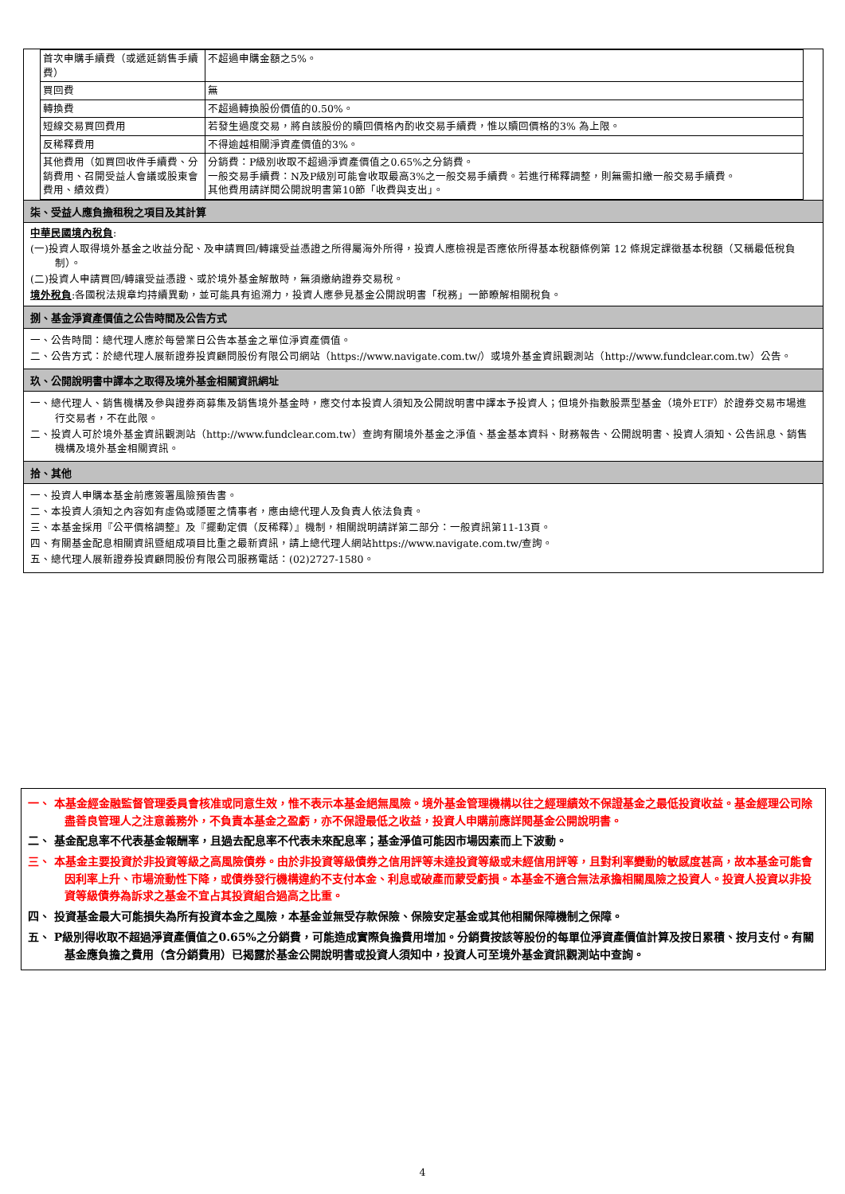| 首次申購手續費（或遞延銷售手續費） | 不超過申購金額之5%。 |
| 買回費 | 無 |
| 轉換費 | 不超過轉換股份價值的0.50%。 |
| 短線交易買回費用 | 若發生過度交易，將自該股份的贖回價格內酌收交易手續費，惟以贖回價格的3% 為上限。 |
| 反稀釋費用 | 不得逾越相關淨資產價值的3%。 |
| 其他費用（如買回收件手續費、分銷費用、召開受益人會議或股東會費用、績效費） | 分銷費：P級別收取不超過淨資產價值之0.65%之分銷費。 一般交易手續費：N及P級別可能會收取最高3%之一般交易手續費。若進行稀釋調整，則無需扣繳一般交易手續費。 其他費用請詳閱公開說明書第10節「收費與支出」。 |
柒、受益人應負擔租稅之項目及其計算
中華民國境內稅負:
(一)投資人取得境外基金之收益分配、及申請買回/轉讓受益憑證之所得屬海外所得，投資人應檢視是否應依所得基本稅額條例第 12 條規定課徵基本稅額（又稱最低稅負制）。
(二)投資人申請買回/轉讓受益憑證、或於境外基金解散時，無須繳納證券交易稅。
境外稅負:各國稅法規章均持續異動，並可能具有追溯力，投資人應參見基金公開說明書「稅務」一節瞭解相關稅負。
捌、基金淨資產價值之公告時間及公告方式
一、公告時間：總代理人應於每營業日公告本基金之單位淨資產價值。
二、公告方式：於總代理人展新證券投資顧問股份有限公司網站（https://www.navigate.com.tw/）或境外基金資訊觀測站（http://www.fundclear.com.tw）公告。
玖、公開說明書中譯本之取得及境外基金相關資訊網址
一、總代理人、銷售機構及參與證券商募集及銷售境外基金時，應交付本投資人須知及公開說明書中譯本予投資人；但境外指數股票型基金（境外ETF）於證券交易市場進行交易者，不在此限。
二、投資人可於境外基金資訊觀測站（http://www.fundclear.com.tw）查詢有關境外基金之淨值、基金基本資料、財務報告、公開說明書、投資人須知、公告訊息、銷售機構及境外基金相關資訊。
拾、其他
一、投資人申購本基金前應簽署風險預告書。
二、本投資人須知之內容如有虛偽或隱匿之情事者，應由總代理人及負責人依法負責。
三、本基金採用『公平價格調整』及『擺動定價（反稀釋）』機制，相關說明請詳第二部分：一般資訊第11-13頁。
四、有關基金配息相關資訊暨組成項目比重之最新資訊，請上總代理人網站https://www.navigate.com.tw/查詢。
五、總代理人展新證券投資顧問股份有限公司服務電話：(02)2727-1580。
一、 本基金經金融監督管理委員會核准或同意生效，惟不表示本基金絕無風險。境外基金管理機構以往之經理績效不保證基金之最低投資收益。基金經理公司除盡善良管理人之注意義務外，不負責本基金之盈虧，亦不保證最低之收益，投資人申購前應詳閱基金公開說明書。
二、 基金配息率不代表基金報酬率，且過去配息率不代表未來配息率；基金淨值可能因市場因素而上下波動。
三、 本基金主要投資於非投資等級之高風險債券。由於非投資等級債券之信用評等未達投資等級或未經信用評等，且對利率變動的敏感度甚高，故本基金可能會因利率上升、市場流動性下降，或債券發行機構違約不支付本金、利息或破產而蒙受虧損。本基金不適合無法承擔相關風險之投資人。投資人投資以非投資等級債券為訴求之基金不宜占其投資組合過高之比重。
四、 投資基金最大可能損失為所有投資本金之風險，本基金並無受存款保險、保險安定基金或其他相關保障機制之保障。
五、 P級別得收取不超過淨資產價值之0.65%之分銷費，可能造成實際負擔費用增加。分銷費按該等股份的每單位淨資產價值計算及按日累積、按月支付。有關基金應負擔之費用（含分銷費用）已揭露於基金公開說明書或投資人須知中，投資人可至境外基金資訊觀測站中查詢。
4